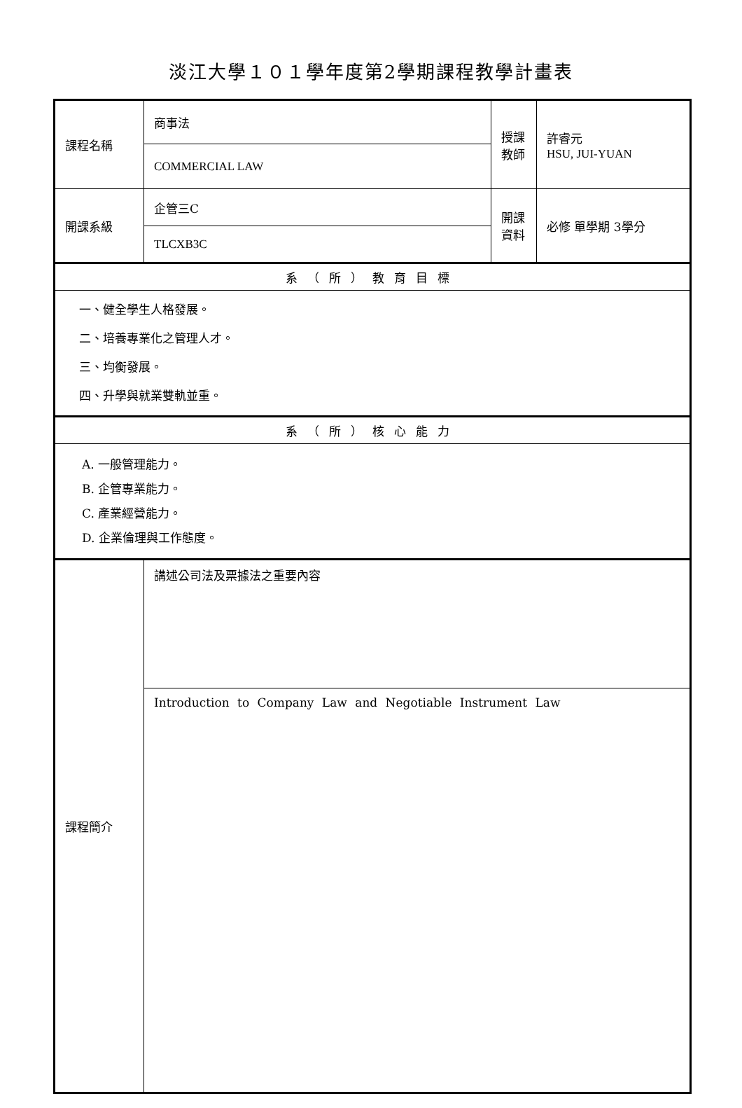淡江大學１０１學年度第2學期課程教學計畫表
| 課程名稱 | 商事法 | 授課 教師 | 許睿元 HSU, JUI-YUAN |
| | COMMERCIAL LAW | | |
| 開課系級 | 企管三C | 開課 資料 | 必修 單學期 3學分 |
| | TLCXB3C | | |
| 系（所）教育目標 | | | |
| 一、健全學生人格發展。 二、培養專業化之管理人才。 三、均衡發展。 四、升學與就業雙軌並重。 | | | |
| 系（所）核心能力 | | | |
| A. 一般管理能力。 B. 企管專業能力。 C. 產業經營能力。 D. 企業倫理與工作態度。 | | | |
| 課程簡介 | 講述公司法及票據法之重要內容 | | |
| | Introduction to Company Law and Negotiable Instrument Law | | |